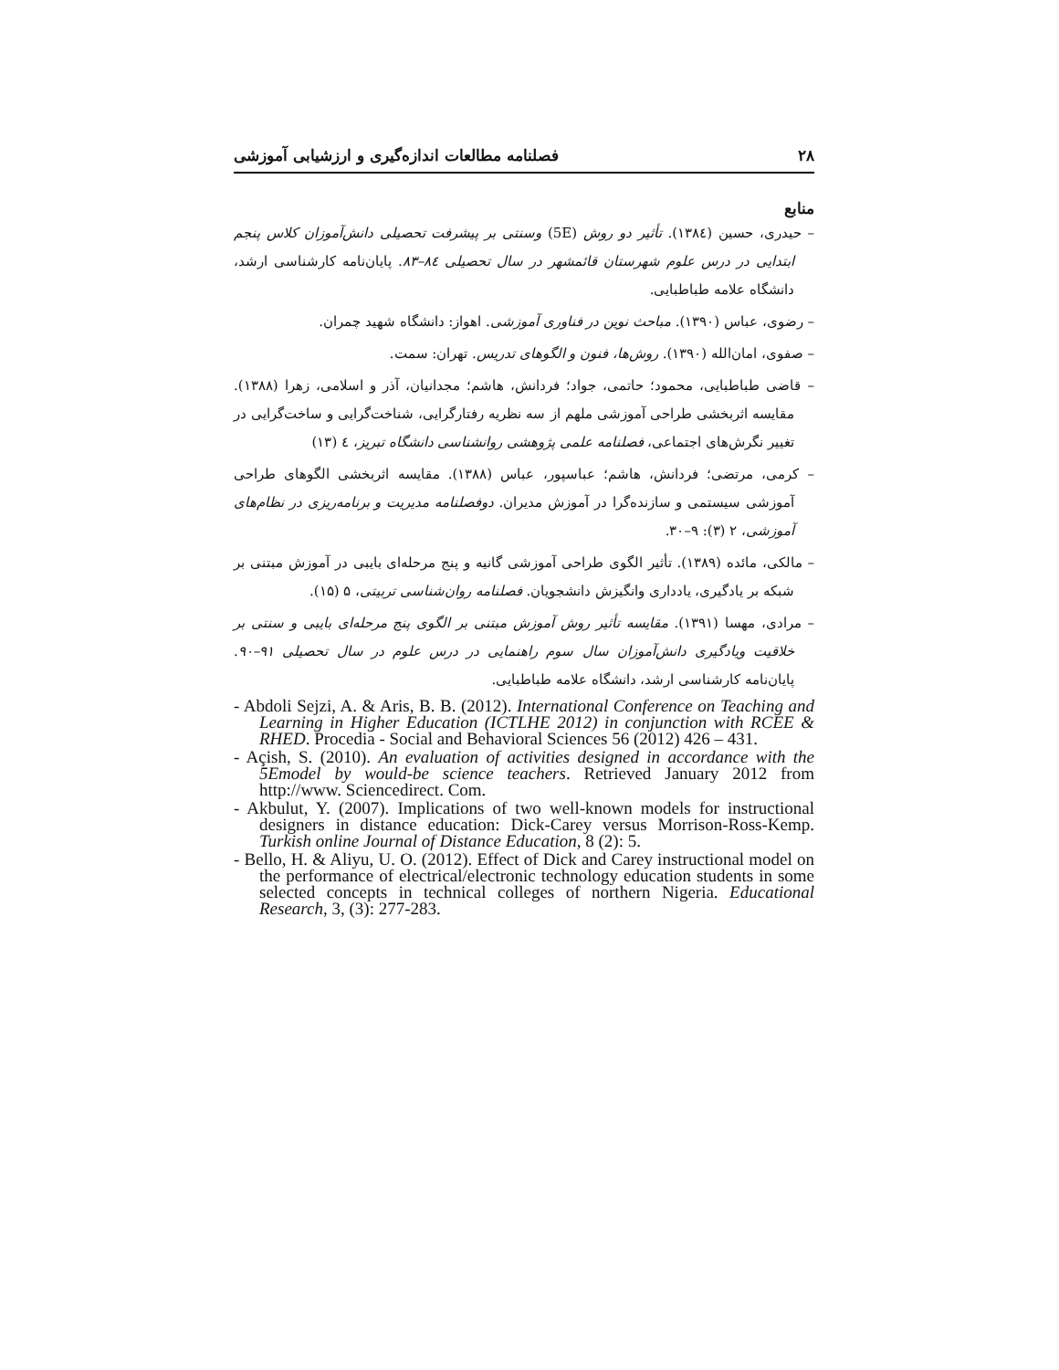۲۸ فصلنامه مطالعات اندازه‌گیری و ارزشیابی آموزشی
منابع
– حیدری، حسین (۱۳۸٤). تأثیر دو روش (5E) وسنتی بر پیشرفت تحصیلی دانش‌آموزان کلاس پنجم ابتدایی در درس علوم شهرستان قائمشهر در سال تحصیلی ۸٤–۸۳. پایان‌نامه کارشناسی ارشد، دانشگاه علامه طباطبایی.
– رضوی، عباس (۱۳۹۰). مباحث نوین در فناوری آموزشی. اهواز: دانشگاه شهید چمران.
– صفوی، امان‌الله (۱۳۹۰). روش‌ها، فنون و الگوهای تدریس. تهران: سمت.
– قاضی طباطبایی، محمود؛ حاتمی، جواد؛ فردانش، هاشم؛ مجدانیان، آذر و اسلامی، زهرا (۱۳۸۸). مقایسه اثربخشی طراحی آموزشی ملهم از سه نظریه رفتارگرایی، شناخت‌گرایی و ساخت‌گرایی در تغییر نگرش‌های اجتماعی، فصلنامه علمی پژوهشی روانشناسی دانشگاه تبریز، ٤ (۱۳)
– کرمی، مرتضی؛ فردانش، هاشم؛ عباسپور، عباس (۱۳۸۸). مقایسه اثربخشی الگوهای طراحی آموزشی سیستمی و سازنده‌گرا در آموزش مدیران. دوفصلنامه مدیریت و برنامه‌ریزی در نظام‌های آموزشی، ۲ (۳): ۹–۳۰.
– مالکی، مائده (۱۳۸۹). تأثیر الگوی طراحی آموزشی گانیه و پنج مرحله‌ای بایبی در آموزش مبتنی بر شبکه بر یادگیری، یادداری وانگیزش دانشجویان. فصلنامه روان‌شناسی تربیتی، ۵ (۱۵).
– مرادی، مهسا (۱۳۹۱). مقایسه تأثیر روش آموزش مبتنی بر الگوی پنج مرحله‌ای بایبی و سنتی بر خلاقیت ویادگیری دانش‌آموزان سال سوم راهنمایی در درس علوم در سال تحصیلی ۹۱–۹۰. پایان‌نامه کارشناسی ارشد، دانشگاه علامه طباطبایی.
- Abdoli Sejzi, A. & Aris, B. B. (2012). International Conference on Teaching and Learning in Higher Education (ICTLHE 2012) in conjunction with RCEE & RHED. Procedia - Social and Behavioral Sciences 56 (2012) 426 – 431.
- Açish, S. (2010). An evaluation of activities designed in accordance with the 5Emodel by would-be science teachers. Retrieved January 2012 from http://www. Sciencedirect. Com.
- Akbulut, Y. (2007). Implications of two well-known models for instructional designers in distance education: Dick-Carey versus Morrison-Ross-Kemp. Turkish online Journal of Distance Education, 8 (2): 5.
- Bello, H. & Aliyu, U. O. (2012). Effect of Dick and Carey instructional model on the performance of electrical/electronic technology education students in some selected concepts in technical colleges of northern Nigeria. Educational Research, 3, (3): 277-283.